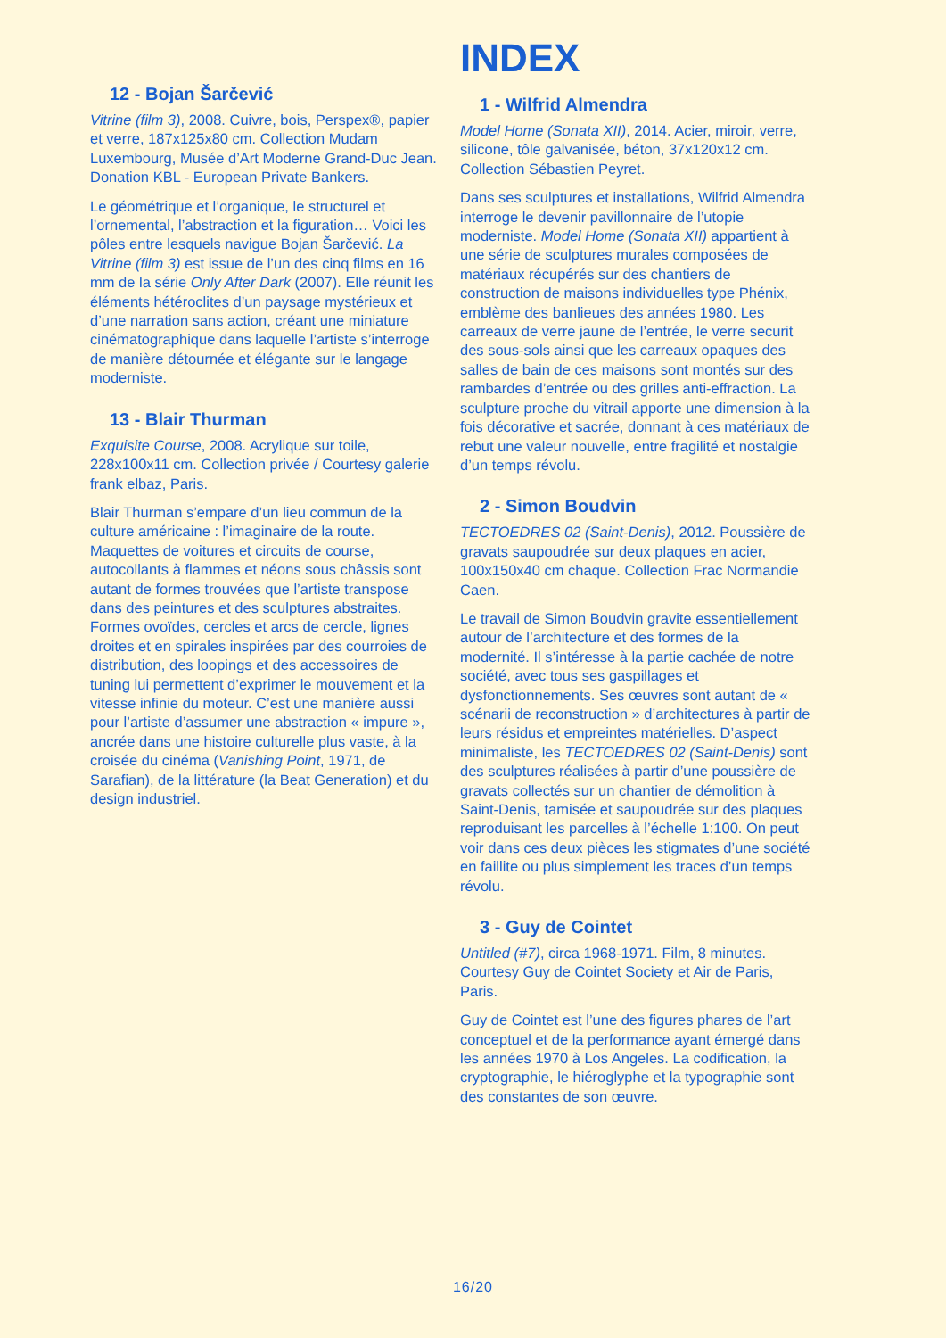12 - Bojan Šarčević
Vitrine (film 3), 2008. Cuivre, bois, Perspex®, papier et verre, 187x125x80 cm. Collection Mudam Luxembourg, Musée d’Art Moderne Grand-Duc Jean. Donation KBL - European Private Bankers.
Le géométrique et l’organique, le structurel et l’ornemental, l’abstraction et la figuration… Voici les pôles entre lesquels navigue Bojan Šarčević. La Vitrine (film 3) est issue de l’un des cinq films en 16 mm de la série Only After Dark (2007). Elle réunit les éléments hétéroclites d’un paysage mystérieux et d’une narration sans action, créant une miniature cinématographique dans laquelle l’artiste s’interroge de manière détournée et élégante sur le langage moderniste.
13 - Blair Thurman
Exquisite Course, 2008. Acrylique sur toile, 228x100x11 cm. Collection privée / Courtesy galerie frank elbaz, Paris.
Blair Thurman s’empare d’un lieu commun de la culture américaine : l’imaginaire de la route. Maquettes de voitures et circuits de course, autocollants à flammes et néons sous châssis sont autant de formes trouvées que l’artiste transpose dans des peintures et des sculptures abstraites. Formes ovoïdes, cercles et arcs de cercle, lignes droites et en spirales inspirées par des courroies de distribution, des loopings et des accessoires de tuning lui permettent d’exprimer le mouvement et la vitesse infinie du moteur. C’est une manière aussi pour l’artiste d’assumer une abstraction « impure », ancrée dans une histoire culturelle plus vaste, à la croisée du cinéma (Vanishing Point, 1971, de Sarafian), de la littérature (la Beat Generation) et du design industriel.
INDEX
1 - Wilfrid Almendra
Model Home (Sonata XII), 2014. Acier, miroir, verre, silicone, tôle galvanisée, béton, 37x120x12 cm. Collection Sébastien Peyret.
Dans ses sculptures et installations, Wilfrid Almendra interroge le devenir pavillonnaire de l’utopie moderniste. Model Home (Sonata XII) appartient à une série de sculptures murales composées de matériaux récupérés sur des chantiers de construction de maisons individuelles type Phénix, emblème des banlieues des années 1980. Les carreaux de verre jaune de l’entrée, le verre securit des sous-sols ainsi que les carreaux opaques des salles de bain de ces maisons sont montés sur des rambardes d’entrée ou des grilles anti-effraction. La sculpture proche du vitrail apporte une dimension à la fois décorative et sacrée, donnant à ces matériaux de rebut une valeur nouvelle, entre fragilité et nostalgie d’un temps révolu.
2 - Simon Boudvin
TECTOEDRES 02 (Saint-Denis), 2012. Poussière de gravats saupoudrée sur deux plaques en acier, 100x150x40 cm chaque. Collection Frac Normandie Caen.
Le travail de Simon Boudvin gravite essentiellement autour de l’architecture et des formes de la modernité. Il s’intéresse à la partie cachée de notre société, avec tous ses gaspillages et dysfonctionnements. Ses œuvres sont autant de « scénarii de reconstruction » d’architectures à partir de leurs résidus et empreintes matérielles. D’aspect minimaliste, les TECTOEDRES 02 (Saint-Denis) sont des sculptures réalisées à partir d’une poussière de gravats collectés sur un chantier de démolition à Saint-Denis, tamisée et saupoudrée sur des plaques reproduisant les parcelles à l’échelle 1:100. On peut voir dans ces deux pièces les stigmates d’une société en faillite ou plus simplement les traces d’un temps révolu.
3 - Guy de Cointet
Untitled (#7), circa 1968-1971. Film, 8 minutes. Courtesy Guy de Cointet Society et Air de Paris, Paris.
Guy de Cointet est l’une des figures phares de l’art conceptuel et de la performance ayant émergé dans les années 1970 à Los Angeles. La codification, la cryptographie, le hiéroglyphe et la typographie sont des constantes de son œuvre.
16/20